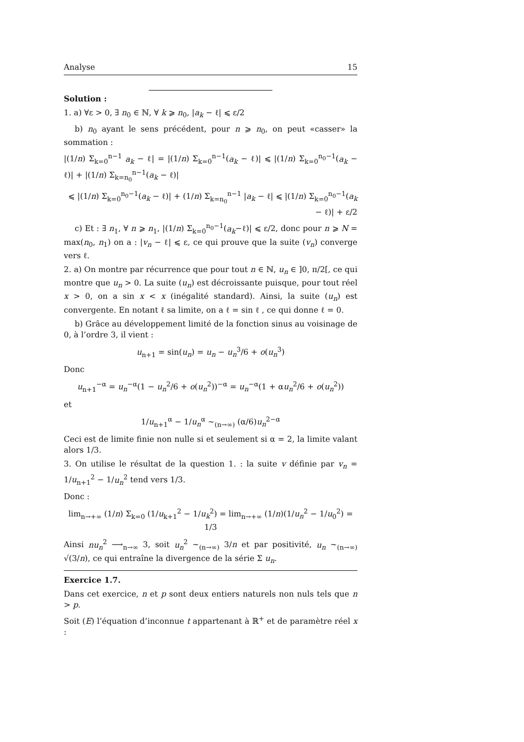Analyse 15
Solution :
1. a) ∀ε > 0, ∃ n<sub>0</sub> ∈ ℕ, ∀ k ⩾ n<sub>0</sub>, |a<sub>k</sub> − ℓ| ⩽ ε/2
b) n<sub>0</sub> ayant le sens précédent, pour n ⩾ n<sub>0</sub>, on peut «casser» la sommation :
|(1/n) Σ<sub>k=0</sub><sup>n−1</sup> a<sub>k</sub> − ℓ| = |(1/n) Σ<sub>k=0</sub><sup>n−1</sup>(a<sub>k</sub> − ℓ)| ⩽ |(1/n) Σ<sub>k=0</sub><sup>n<sub>0</sub>−1</sup>(a<sub>k</sub> − ℓ)| + |(1/n) Σ<sub>k=n<sub>0</sub></sub><sup>n−1</sup>(a<sub>k</sub> − ℓ)|
⩽ |(1/n) Σ<sub>k=0</sub><sup>n<sub>0</sub>−1</sup>(a<sub>k</sub> − ℓ)| + (1/n) Σ<sub>k=n<sub>0</sub></sub><sup>n−1</sup> |a<sub>k</sub> − ℓ| ⩽ |(1/n) Σ<sub>k=0</sub><sup>n<sub>0</sub>−1</sup>(a<sub>k</sub> − ℓ)| + ε/2
c) Et : ∃ n<sub>1</sub>, ∀ n ⩾ n<sub>1</sub>, |(1/n) Σ<sub>k=0</sub><sup>n<sub>0</sub>−1</sup>(a<sub>k</sub>−ℓ)| ⩽ ε/2, donc pour n ⩾ N = max(n<sub>0</sub>, n<sub>1</sub>) on a : |v<sub>n</sub> − ℓ| ⩽ ε, ce qui prouve que la suite (v<sub>n</sub>) converge vers ℓ.
2. a) On montre par récurrence que pour tout n ∈ ℕ, u<sub>n</sub> ∈ ]0, π/2[, ce qui montre que u<sub>n</sub> > 0. La suite (u<sub>n</sub>) est décroissante puisque, pour tout réel x > 0, on a sin x < x (inégalité standard). Ainsi, la suite (u<sub>n</sub>) est convergente. En notant ℓ sa limite, on a ℓ = sin ℓ , ce qui donne ℓ = 0.
b) Grâce au développement limité de la fonction sinus au voisinage de 0, à l’ordre 3, il vient :
u<sub>n+1</sub> = sin(u<sub>n</sub>) = u<sub>n</sub> − u<sub>n</sub><sup>3</sup>/6 + o(u<sub>n</sub><sup>3</sup>)
Donc
u<sub>n+1</sub><sup>−α</sup> = u<sub>n</sub><sup>−α</sup>(1 − u<sub>n</sub><sup>2</sup>/6 + o(u<sub>n</sub><sup>2</sup>))<sup>−α</sup> = u<sub>n</sub><sup>−α</sup>(1 + αu<sub>n</sub><sup>2</sup>/6 + o(u<sub>n</sub><sup>2</sup>))
et
1/u<sub>n+1</sub><sup>α</sup> − 1/u<sub>n</sub><sup>α</sup> ∼<sub>(n→∞)</sub> (α/6)u<sub>n</sub><sup>2−α</sup>
Ceci est de limite finie non nulle si et seulement si α = 2, la limite valant alors 1/3.
3. On utilise le résultat de la question 1. : la suite v définie par v<sub>n</sub> = 1/u<sub>n+1</sub><sup>2</sup> − 1/u<sub>n</sub><sup>2</sup> tend vers 1/3.
Donc :
lim<sub>n→+∞</sub> (1/n) Σ<sub>k=0</sub> (1/u<sub>k+1</sub><sup>2</sup> − 1/u<sub>k</sub><sup>2</sup>) = lim<sub>n→+∞</sub> (1/n)(1/u<sub>n</sub><sup>2</sup> − 1/u<sub>0</sub><sup>2</sup>) = 1/3
Ainsi nu<sub>n</sub><sup>2</sup> ⟶<sub>n→∞</sub> 3, soit u<sub>n</sub><sup>2</sup> ∼<sub>(n→∞)</sub> 3/n et par positivité, u<sub>n</sub> ∼<sub>(n→∞)</sub> √(3/n), ce qui entraîne la divergence de la série Σ u<sub>n</sub>.
Exercice 1.7.
Dans cet exercice, n et p sont deux entiers naturels non nuls tels que n > p.
Soit (E) l’équation d’inconnue t appartenant à ℝ<sup>+</sup> et de paramètre réel x :